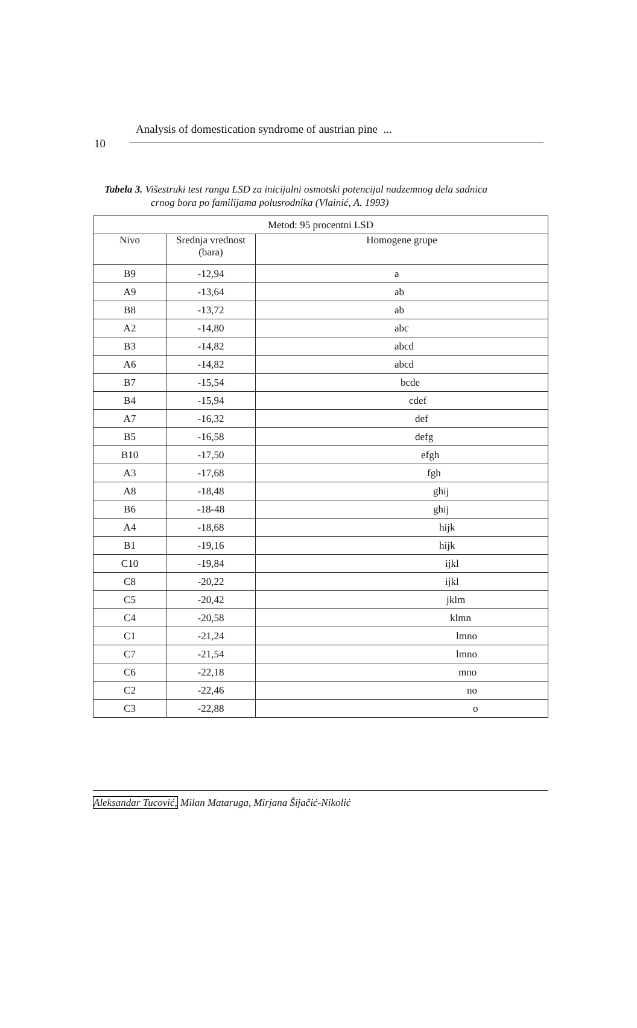Analysis of domestication syndrome of austrian pine ...
10
Tabela 3. Višestruki test ranga LSD za inicijalni osmotski potencijal nadzemnog dela sadnica
crnog bora po familijama polusrodnika (Vlainić, A. 1993)
| Metod: 95 procentni LSD | | |
| --- | --- | --- |
| Nivo | Srednja vrednost (bara) | Homogene grupe |
| B9 | -12,94 | a |
| A9 | -13,64 | ab |
| B8 | -13,72 | ab |
| A2 | -14,80 | abc |
| B3 | -14,82 | abcd |
| A6 | -14,82 | abcd |
| B7 | -15,54 | bcde |
| B4 | -15,94 | cdef |
| A7 | -16,32 | def |
| B5 | -16,58 | defg |
| B10 | -17,50 | efgh |
| A3 | -17,68 | fgh |
| A8 | -18,48 | ghij |
| B6 | -18-48 | ghij |
| A4 | -18,68 | hijk |
| B1 | -19,16 | hijk |
| C10 | -19,84 | ijkl |
| C8 | -20,22 | ijkl |
| C5 | -20,42 | jklm |
| C4 | -20,58 | klmn |
| C1 | -21,24 | lmno |
| C7 | -21,54 | lmno |
| C6 | -22,18 | mno |
| C2 | -22,46 | no |
| C3 | -22,88 | o |
Aleksandar Tucović, Milan Mataruga, Mirjana Šijačić-Nikolić